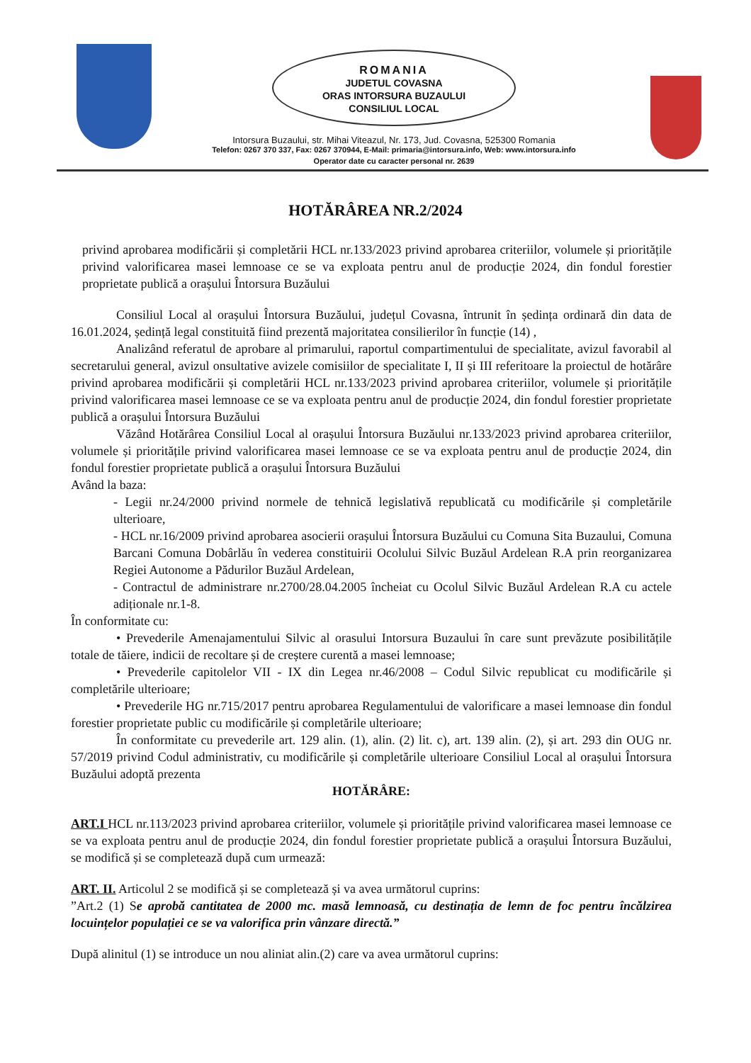ROMANIA
JUDETUL COVASNA
ORAS INTORSURA BUZAULUI
CONSILIUL LOCAL
Intorsura Buzaului, str. Mihai Viteazul, Nr. 173, Jud. Covasna, 525300 Romania
Telefon: 0267 370 337, Fax: 0267 370944, E-Mail: primaria@intorsura.info, Web: www.intorsura.info
Operator date cu caracter personal nr. 2639
HOTĂRÂREA NR.2/2024
privind aprobarea modificării și completării HCL nr.133/2023 privind aprobarea criteriilor, volumele și prioritățile privind valorificarea masei lemnoase ce se va exploata pentru anul de producție 2024, din fondul forestier proprietate publică a orașului Întorsura Buzăului
Consiliul Local al orașului Întorsura Buzăului, județul Covasna, întrunit în ședința ordinară din data de 16.01.2024, ședință legal constituită fiind prezentă majoritatea consilierilor în funcție (14) ,
Analizând referatul de aprobare al primarului, raportul compartimentului de specialitate, avizul favorabil al secretarului general, avizul onsultative avizele comisiilor de specialitate I, II și III referitoare la proiectul de hotărâre privind aprobarea modificării și completării HCL nr.133/2023 privind aprobarea criteriilor, volumele și prioritățile privind valorificarea masei lemnoase ce se va exploata pentru anul de producție 2024, din fondul forestier proprietate publică a orașului Întorsura Buzăului
Văzând Hotărârea Consiliul Local al orașului Întorsura Buzăului nr.133/2023 privind aprobarea criteriilor, volumele și prioritățile privind valorificarea masei lemnoase ce se va exploata pentru anul de producție 2024, din fondul forestier proprietate publică a orașului Întorsura Buzăului
Având la baza:
- Legii nr.24/2000 privind normele de tehnică legislativă republicată cu modificările și completările ulterioare,
- HCL nr.16/2009 privind aprobarea asocierii orașului Întorsura Buzăului cu Comuna Sita Buzaului, Comuna Barcani Comuna Dobârlău în vederea constituirii Ocolului Silvic Buzăul Ardelean R.A prin reorganizarea Regiei Autonome a Pădurilor Buzăul Ardelean,
- Contractul de administrare nr.2700/28.04.2005 încheiat cu Ocolul Silvic Buzăul Ardelean R.A cu actele adiționale nr.1-8.
În conformitate cu:
• Prevederile Amenajamentului Silvic al orasului Intorsura Buzaului în care sunt prevăzute posibilitățile totale de tăiere, indicii de recoltare și de creștere curentă a masei lemnoase;
• Prevederile capitolelor VII - IX din Legea nr.46/2008 – Codul Silvic republicat cu modificările și completările ulterioare;
• Prevederile HG nr.715/2017 pentru aprobarea Regulamentului de valorificare a masei lemnoase din fondul forestier proprietate public cu modificările și completările ulterioare;
În conformitate cu prevederile art. 129 alin. (1), alin. (2) lit. c), art. 139 alin. (2), și art. 293 din OUG nr. 57/2019 privind Codul administrativ, cu modificările și completările ulterioare Consiliul Local al orașului Întorsura Buzăului adoptă prezenta
HOTĂRÂRE:
ART.I HCL nr.113/2023 privind aprobarea criteriilor, volumele și prioritățile privind valorificarea masei lemnoase ce se va exploata pentru anul de producție 2024, din fondul forestier proprietate publică a orașului Întorsura Buzăului, se modifică și se completează după cum urmează:
ART. II. Articolul 2 se modifică și se completează și va avea următorul cuprins:
”Art.2 (1) Se aprobă cantitatea de 2000 mc. masă lemnoasă, cu destinația de lemn de foc pentru încălzirea locuințelor populației ce se va valorifica prin vânzare directă.”
După alinitul (1) se introduce un nou aliniat alin.(2) care va avea următorul cuprins: